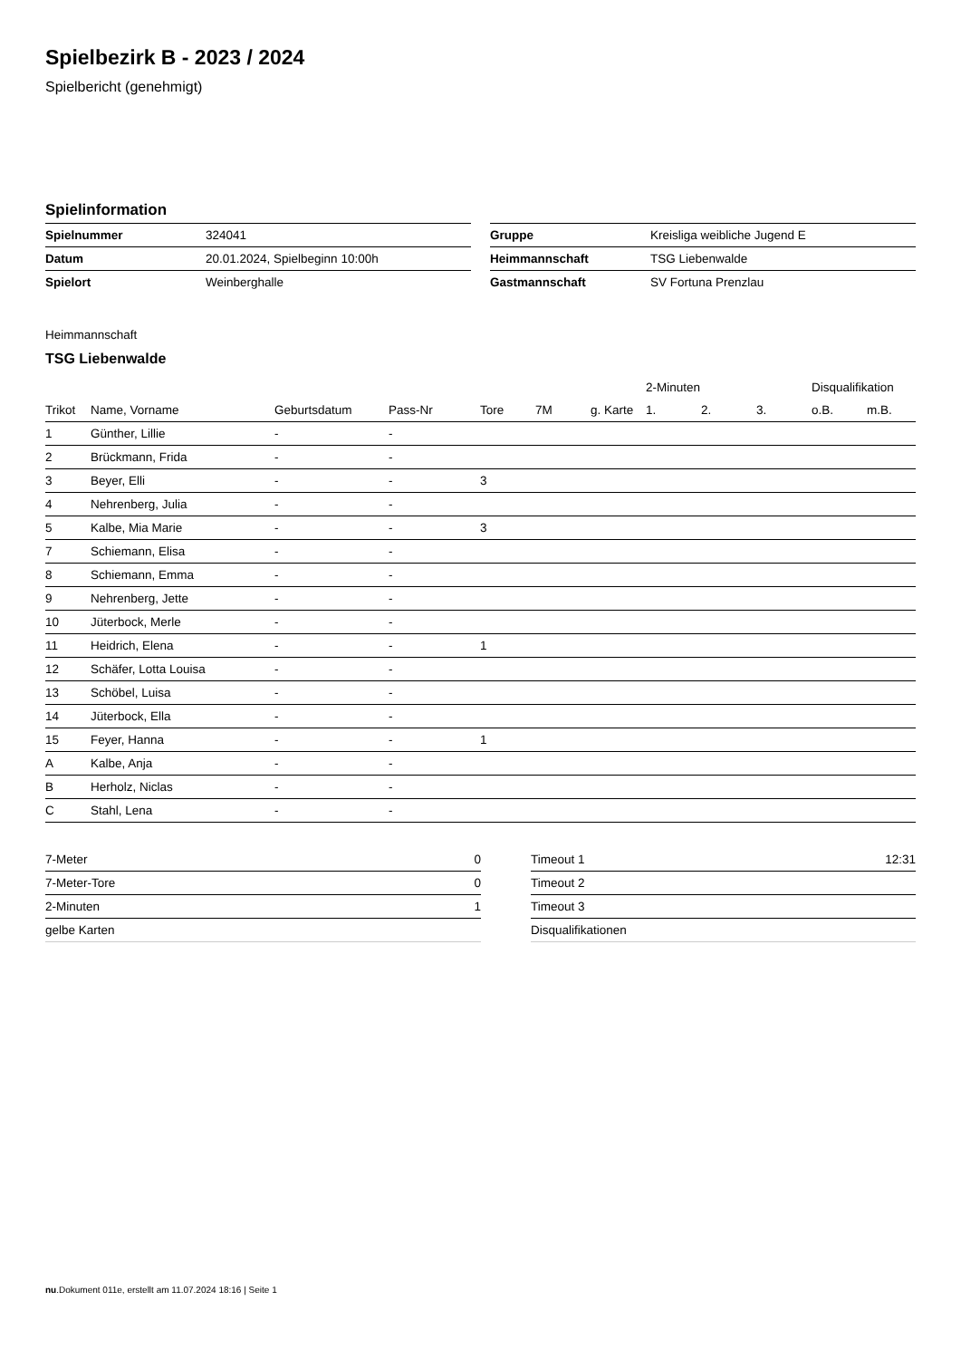Spielbezirk B - 2023 / 2024
Spielbericht (genehmigt)
Spielinformation
| Spielnummer | 324041 |
| Datum | 20.01.2024, Spielbeginn 10:00h |
| Spielort | Weinberghalle |
| Gruppe | Kreisliga weibliche Jugend E |
| Heimmannschaft | TSG Liebenwalde |
| Gastmannschaft | SV Fortuna Prenzlau |
Heimmannschaft
TSG Liebenwalde
| | | | | | | | 2-Minuten | | | Disqualifikation | |
| --- | --- | --- | --- | --- | --- | --- | --- | --- | --- | --- | --- |
| Trikot | Name, Vorname | Geburtsdatum | Pass-Nr | Tore | 7M | g. Karte | 1. | 2. | 3. | o.B. | m.B. |
| 1 | Günther, Lillie | - | - | | | | | | | | |
| 2 | Brückmann, Frida | - | - | | | | | | | | |
| 3 | Beyer, Elli | - | - | 3 | | | | | | | |
| 4 | Nehrenberg, Julia | - | - | | | | | | | | |
| 5 | Kalbe, Mia Marie | - | - | 3 | | | | | | | |
| 7 | Schiemann, Elisa | - | - | | | | | | | | |
| 8 | Schiemann, Emma | - | - | | | | | | | | |
| 9 | Nehrenberg, Jette | - | - | | | | | | | | |
| 10 | Jüterbock, Merle | - | - | | | | | | | | |
| 11 | Heidrich, Elena | - | - | 1 | | | | | | | |
| 12 | Schäfer, Lotta Louisa | - | - | | | | | | | | |
| 13 | Schöbel, Luisa | - | - | | | | | | | | |
| 14 | Jüterbock, Ella | - | - | | | | | | | | |
| 15 | Feyer, Hanna | - | - | 1 | | | | | | | |
| A | Kalbe, Anja | - | - | | | | | | | | |
| B | Herholz, Niclas | - | - | | | | | | | | |
| C | Stahl, Lena | - | - | | | | | | | | |
| 7-Meter | 0 |
| 7-Meter-Tore | 0 |
| 2-Minuten | 1 |
| gelbe Karten | |
| Timeout 1 | 12:31 |
| Timeout 2 | |
| Timeout 3 | |
| Disqualifikationen | |
nu.Dokument 011e, erstellt am 11.07.2024 18:16 | Seite 1